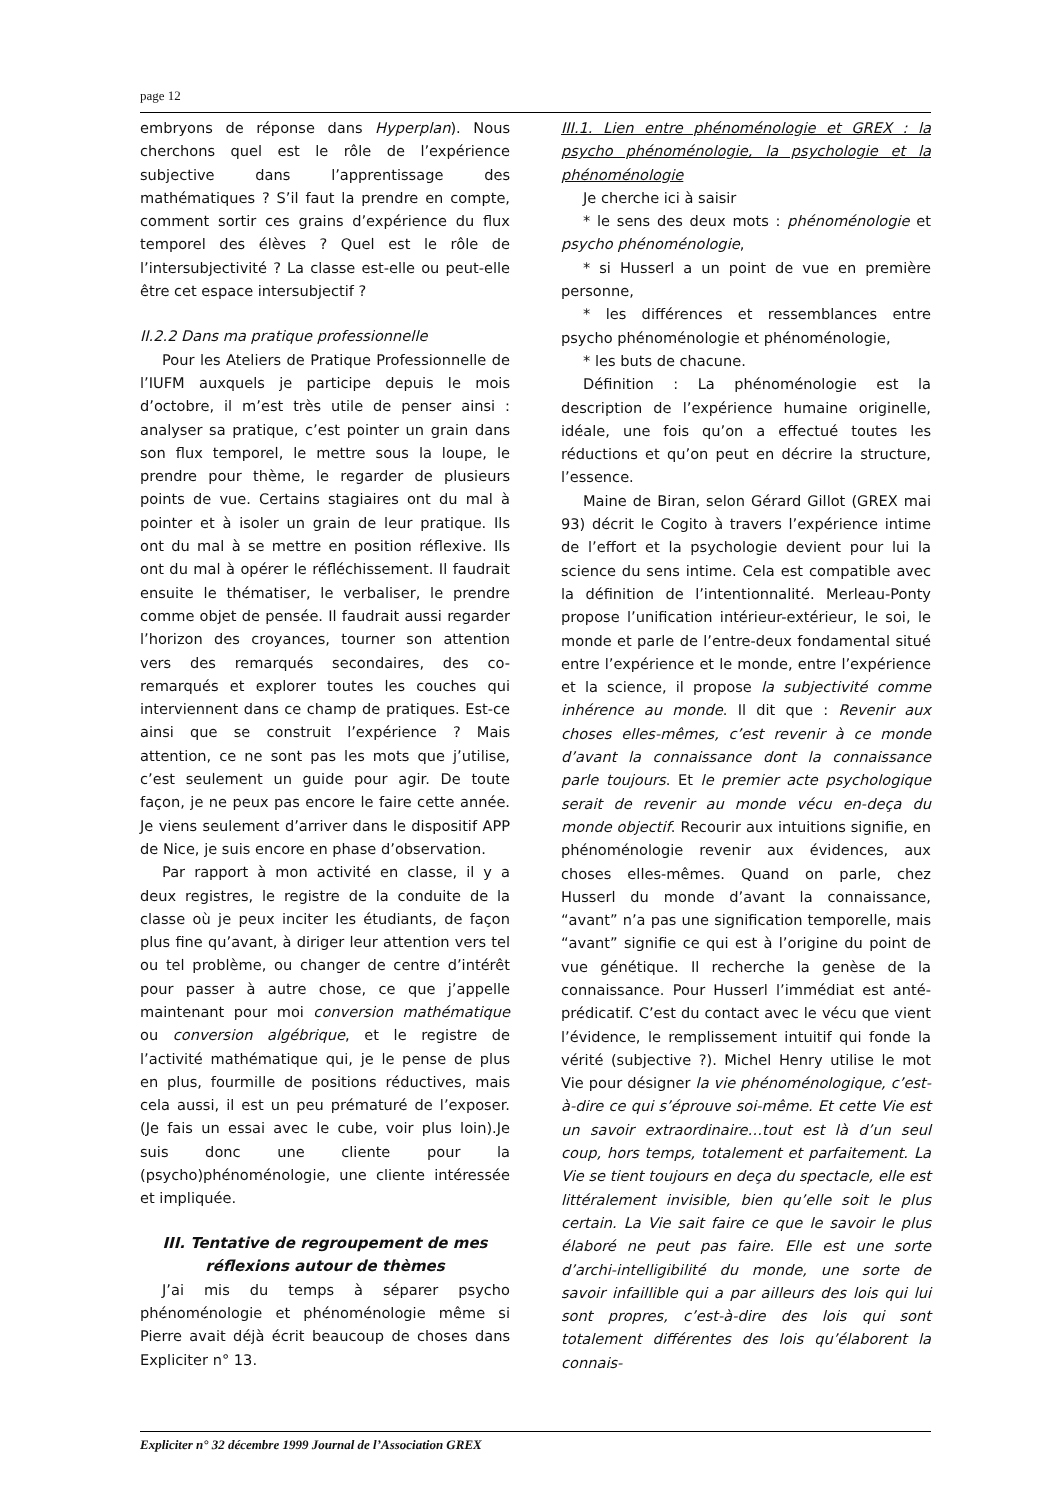page 12
embryons de réponse dans Hyperplan). Nous cherchons quel est le rôle de l’expérience subjective dans l’apprentissage des mathématiques ? S’il faut la prendre en compte, comment sortir ces grains d’expérience du flux temporel des élèves ? Quel est le rôle de l’intersubjectivité ? La classe est-elle ou peut-elle être cet espace intersubjectif ?
II.2.2 Dans ma pratique professionnelle
Pour les Ateliers de Pratique Professionnelle de l’IUFM auxquels je participe depuis le mois d’octobre, il m’est très utile de penser ainsi : analyser sa pratique, c’est pointer un grain dans son flux temporel, le mettre sous la loupe, le prendre pour thème, le regarder de plusieurs points de vue. Certains stagiaires ont du mal à pointer et à isoler un grain de leur pratique. Ils ont du mal à se mettre en position réflexive. Ils ont du mal à opérer le réfléchissement. Il faudrait ensuite le thématiser, le verbaliser, le prendre comme objet de pensée. Il faudrait aussi regarder l’horizon des croyances, tourner son attention vers des remarqués secondaires, des co-remarqués et explorer toutes les couches qui interviennent dans ce champ de pratiques. Est-ce ainsi que se construit l’expérience ? Mais attention, ce ne sont pas les mots que j’utilise, c’est seulement un guide pour agir. De toute façon, je ne peux pas encore le faire cette année. Je viens seulement d’arriver dans le dispositif APP de Nice, je suis encore en phase d’observation.
Par rapport à mon activité en classe, il y a deux registres, le registre de la conduite de la classe où je peux inciter les étudiants, de façon plus fine qu’avant, à diriger leur attention vers tel ou tel problème, ou changer de centre d’intérêt pour passer à autre chose, ce que j’appelle maintenant pour moi conversion mathématique ou conversion algébrique, et le registre de l’activité mathématique qui, je le pense de plus en plus, fourmille de positions réductives, mais cela aussi, il est un peu prématuré de l’exposer. (Je fais un essai avec le cube, voir plus loin).Je suis donc une cliente pour la (psycho)phénoménologie, une cliente intéressée et impliquée.
III. Tentative de regroupement de mes réflexions autour de thèmes
J’ai mis du temps à séparer psycho phénoménologie et phénoménologie même si Pierre avait déjà écrit beaucoup de choses dans Expliciter n° 13.
III.1. Lien entre phénoménologie et GREX : la psycho phénoménologie, la psychologie et la phénoménologie
Je cherche ici à saisir
* le sens des deux mots : phénoménologie et psycho phénoménologie,
* si Husserl a un point de vue en première personne,
* les différences et ressemblances entre psycho phénoménologie et phénoménologie,
* les buts de chacune.
Définition : La phénoménologie est la description de l’expérience humaine originelle, idéale, une fois qu’on a effectué toutes les réductions et qu’on peut en décrire la structure, l’essence.
Maine de Biran, selon Gérard Gillot (GREX mai 93) décrit le Cogito à travers l’expérience intime de l’effort et la psychologie devient pour lui la science du sens intime. Cela est compatible avec la définition de l’intentionnalité. Merleau-Ponty propose l’unification intérieur-extérieur, le soi, le monde et parle de l’entre-deux fondamental situé entre l’expérience et le monde, entre l’expérience et la science, il propose la subjectivité comme inhérence au monde. Il dit que : Revenir aux choses elles-mêmes, c’est revenir à ce monde d’avant la connaissance dont la connaissance parle toujours. Et le premier acte psychologique serait de revenir au monde vécu en-deça du monde objectif. Recourir aux intuitions signifie, en phénoménologie revenir aux évidences, aux choses elles-mêmes. Quand on parle, chez Husserl du monde d’avant la connaissance, “avant” n’a pas une signification temporelle, mais “avant” signifie ce qui est à l’origine du point de vue génétique. Il recherche la genèse de la connaissance. Pour Husserl l’immédiat est anté-prédicatif. C’est du contact avec le vécu que vient l’évidence, le remplissement intuitif qui fonde la vérité (subjective ?). Michel Henry utilise le mot Vie pour désigner la vie phénoménologique, c’est-à-dire ce qui s’éprouve soi-même. Et cette Vie est un savoir extraordinaire…tout est là d’un seul coup, hors temps, totalement et parfaitement. La Vie se tient toujours en deça du spectacle, elle est littéralement invisible, bien qu’elle soit le plus certain. La Vie sait faire ce que le savoir le plus élaboré ne peut pas faire. Elle est une sorte d’archi-intelligibilité du monde, une sorte de savoir infaillible qui a par ailleurs des lois qui lui sont propres, c’est-à-dire des lois qui sont totalement différentes des lois qu’élaborent la connais-
Expliciter n° 32 décembre 1999 Journal de l’Association GREX